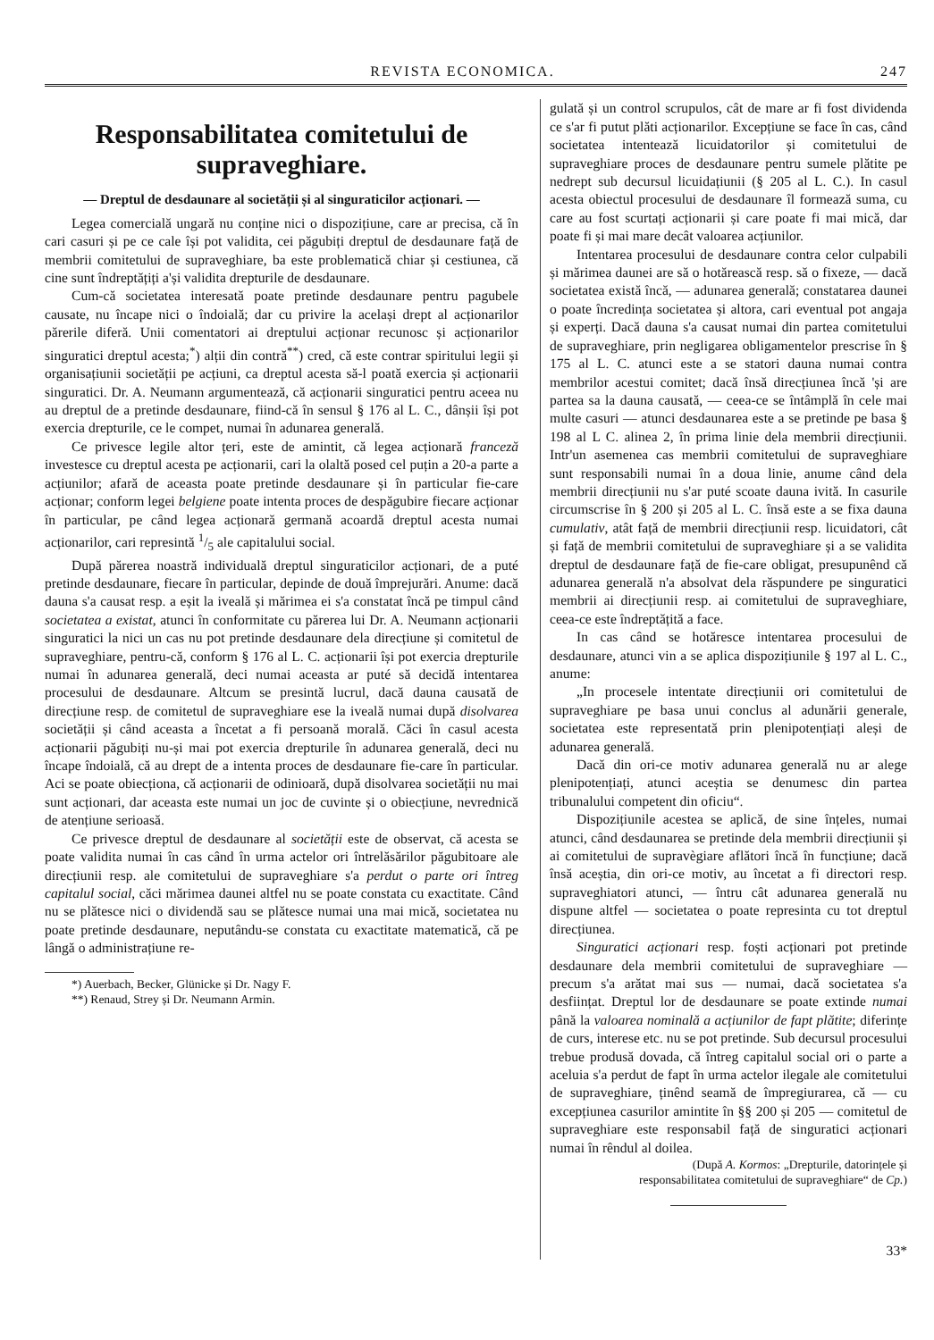REVISTA ECONOMICA. 247
Responsabilitatea comitetului de supraveghiare.
— Dreptul de desdaunare al societății și al singuraticilor acționari. —
Legea comercială ungară nu conține nici o dispozițiune, care ar precisa, că în cari casuri și pe ce cale își pot validita, cei păgubiți dreptul de desdaunare față de membrii comitetului de supraveghiare, ba este problematică chiar și cestiunea, că cine sunt îndreptățiți a'și validita drepturile de desdaunare.
Cum-că societatea interesată poate pretinde desdaunare pentru pagubele causate, nu încape nici o îndoială; dar cu privire la același drept al acționarilor părerile diferă. Unii comentatori ai dreptului acționar recunosc și acționarilor singuratici dreptul acesta;<sup>*</sup>) alții din contră<sup>**</sup>) cred, că este contrar spiritului legii și organisațiunii societății pe acțiuni, ca dreptul acesta să-l poată exercia și acționarii singuratici. Dr. A. Neumann argumentează, că acționarii singuratici pentru aceea nu au dreptul de a pretinde desdaunare, fiind-că în sensul § 176 al L. C., dânșii își pot exercia drepturile, ce le compet, numai în adunarea generală.
Ce privesce legile altor țeri, este de amintit, că legea acționară franceză investesce cu dreptul acesta pe acționarii, cari la olaltă posed cel puțin a 20-a parte a acțiunilor; afară de aceasta poate pretinde desdaunare și în particular fie-care acționar; conform legei belgiene poate intenta proces de despăgubire fiecare acționar în particular, pe când legea acționară germană acoardă dreptul acesta numai acționarilor, cari represintă 1/5 ale capitalului social.
După părerea noastră individuală dreptul singuraticilor acționari, de a puté pretinde desdaunare, fiecare în particular, depinde de două împrejurări. Anume: dacă dauna s'a causat resp. a eșit la iveală și mărimea ei s'a constatat încă pe timpul când societatea a existat, atunci în conformitate cu părerea lui Dr. A. Neumann acționarii singuratici la nici un cas nu pot pretinde desdaunare dela direcțiune și comitetul de supraveghiare, pentru-că, conform § 176 al L. C. acționarii își pot exercia drepturile numai în adunarea generală, deci numai aceasta ar puté să decidă intentarea procesului de desdaunare. Altcum se presintă lucrul, dacă dauna causată de direcțiune resp. de comitetul de supraveghiare ese la iveală numai după disolvarea societății și când aceasta a încetat a fi persoană morală. Căci în casul acesta acționarii păgubiți nu-și mai pot exercia drepturile în adunarea generală, deci nu încape îndoială, că au drept de a intenta proces de desdaunare fie-care în particular. Aci se poate obiecționa, că acționarii de odinioară, după disolvarea societății nu mai sunt acționari, dar aceasta este numai un joc de cuvinte și o obiecțiune, nevrednică de atențiune serioasă.
Ce privesce dreptul de desdaunare al societății este de observat, că acesta se poate validita numai în cas când în urma actelor ori întrelăsărilor păgubitoare ale direcțiunii resp. ale comitetului de supraveghiare s'a perdut o parte ori întreg capitalul social, căci mărimea daunei altfel nu se poate constata cu exactitate. Când nu se plătesce nici o dividendă sau se plătesce numai una mai mică, societatea nu poate pretinde desdaunare, neputându-se constata cu exactitate matematică, că pe lângă o administrațiune re-
*) Auerbach, Becker, Glünicke și Dr. Nagy F.
**) Renaud, Strey și Dr. Neumann Armin.
gulată și un control scrupulos, cât de mare ar fi fost dividenda ce s'ar fi putut plăti acționarilor. Excepțiune se face în cas, când societatea intentează licuidatorilor și comitetului de supraveghiare proces de desdaunare pentru sumele plătite pe nedrept sub decursul licuidațiunii (§ 205 al L. C.). In casul acesta obiectul procesului de desdaunare îl formează suma, cu care au fost scurtați acționarii și care poate fi mai mică, dar poate fi și mai mare decât valoarea acțiunilor.
Intentarea procesului de desdaunare contra celor culpabili și mărimea daunei are să o hotărească resp. să o fixeze, — dacă societatea există încă, — adunarea generală; constatarea daunei o poate încredința societatea și altora, cari eventual pot angaja și experți. Dacă dauna s'a causat numai din partea comitetului de supraveghiare, prin negligarea obligamentelor prescrise în § 175 al L. C. atunci este a se statori dauna numai contra membrilor acestui comitet; dacă însă direcțiunea încă 'și are partea sa la dauna causată, — ceea-ce se întâmplă în cele mai multe casuri — atunci desdaunarea este a se pretinde pe basa § 198 al L C. alinea 2, în prima linie dela membrii direcțiunii. Intr'un asemenea cas membrii comitetului de supraveghiare sunt responsabili numai în a doua linie, anume când dela membrii direcțiunii nu s'ar puté scoate dauna ivită. In casurile circumscrise în § 200 și 205 al L. C. însă este a se fixa dauna cumulativ, atât față de membrii direcțiunii resp. licuidatori, cât și față de membrii comitetului de supraveghiare și a se validita dreptul de desdaunare față de fie-care obligat, presupunênd că adunarea generală n'a absolvat dela răspundere pe singuratici membrii ai direcțiunii resp. ai comitetului de supraveghiare, ceea-ce este îndreptățită a face.
In cas când se hotăresce intentarea procesului de desdaunare, atunci vin a se aplica dispozițiunile § 197 al L. C., anume:
„In procesele intentate direcțiunii ori comitetului de supraveghiare pe basa unui conclus al adunării generale, societatea este representată prin plenipotențiați aleși de adunarea generală.
Dacă din ori-ce motiv adunarea generală nu ar alege plenipotențiați, atunci aceștia se denumesc din partea tribunalului competent din oficiu“.
Dispozițiunile acestea se aplică, de sine înțeles, numai atunci, când desdaunarea se pretinde dela membrii direcțiunii și ai comitetului de supravègiare aflători încă în funcțiune; dacă însă aceștia, din ori-ce motiv, au încetat a fi directori resp. supraveghiatori atunci, — întru cât adunarea generală nu dispune altfel — societatea o poate represinta cu tot dreptul direcțiunea.
Singuratici acționari resp. foști acționari pot pretinde desdaunare dela membrii comitetului de supraveghiare — precum s'a arătat mai sus — numai, dacă societatea s'a desființat. Dreptul lor de desdaunare se poate extinde numai până la valoarea nominală a acțiunilor de fapt plătite; diferințe de curs, interese etc. nu se pot pretinde. Sub decursul procesului trebue produsă dovada, că întreg capitalul social ori o parte a aceluia s'a perdut de fapt în urma actelor ilegale ale comitetului de supraveghiare, ținênd seamă de împregiurarea, că — cu excepțiunea casurilor amintite în §§ 200 și 205 — comitetul de supraveghiare este responsabil față de singuratici acționari numai în rêndul al doilea.
(După A. Kormos: „Drepturile, datorințele și responsabilitatea comitetului de supraveghiare“ de Cp.)
33*